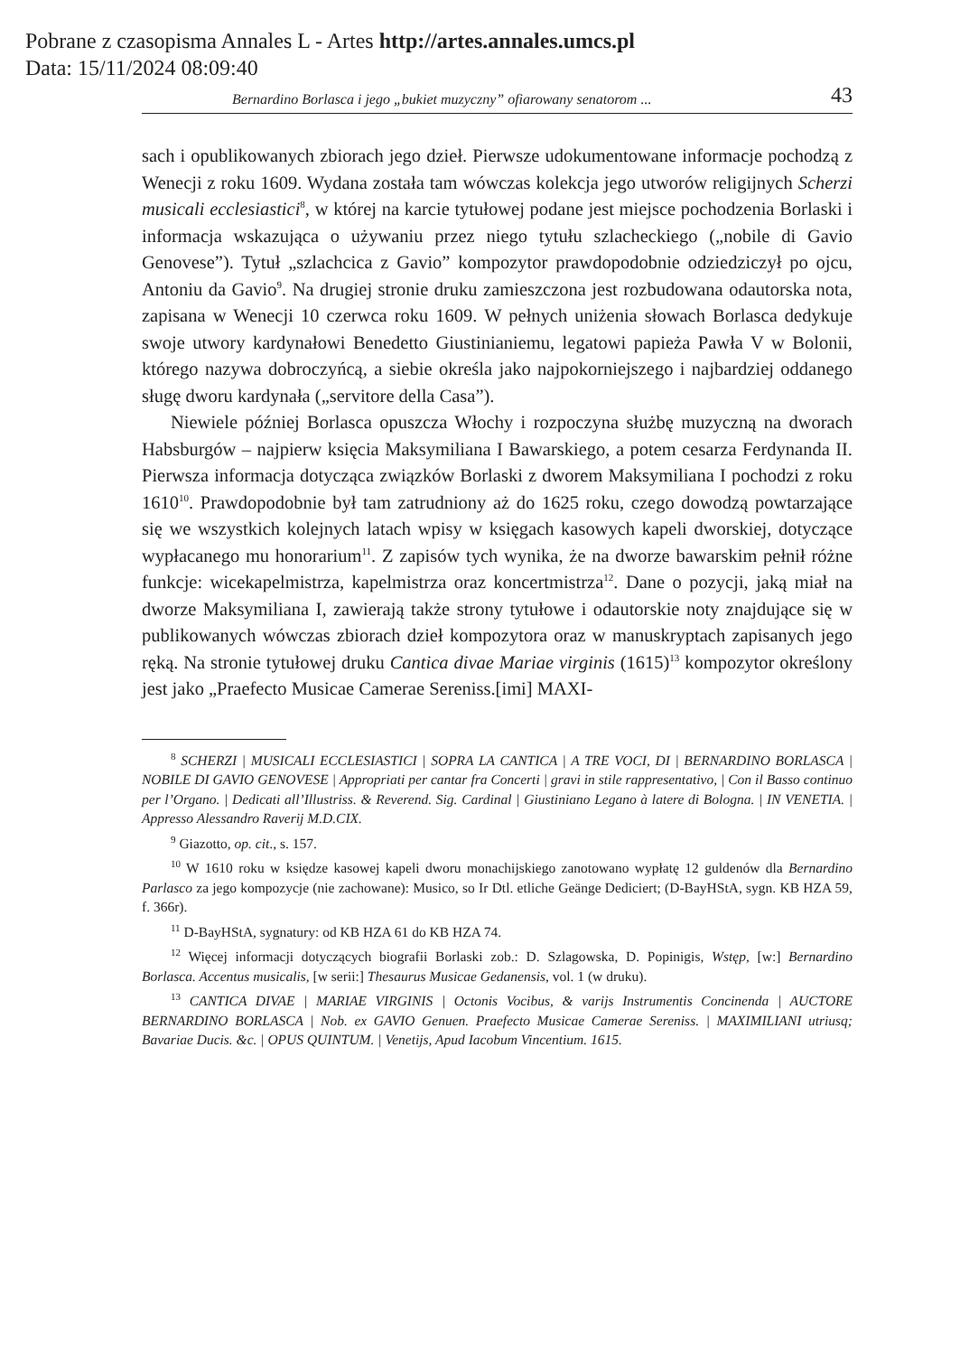Pobrane z czasopisma Annales L - Artes http://artes.annales.umcs.pl
Data: 15/11/2024 08:09:40
Bernardino Borlasca i jego „bukiet muzyczny” ofiarowany senatorom ... 43
sach i opublikowanych zbiorach jego dzieł. Pierwsze udokumentowane informacje pochodzą z Wenecji z roku 1609. Wydana została tam wówczas kolekcja jego utworów religijnych Scherzi musicali ecclesiastici<sup>8</sup>, w której na karcie tytułowej podane jest miejsce pochodzenia Borlaski i informacja wskazująca o używaniu przez niego tytułu szlacheckiego („nobile di Gavio Genovese”). Tytuł „szlachcica z Gavio” kompozytor prawdopodobnie odziedziczył po ojcu, Antoniu da Gavio<sup>9</sup>. Na drugiej stronie druku zamieszczona jest rozbudowana odautorska nota, zapisana w Wenecji 10 czerwca roku 1609. W pełnych uniżenia słowach Borlasca dedykuje swoje utwory kardynałowi Benedetto Giustinianiemu, legatowi papieża Pawła V w Bolonii, którego nazywa dobroczyńcą, a siebie określa jako najpokorniejszego i najbardziej oddanego sługę dworu kardynała („servitore della Casa”).
Niewiele później Borlasca opuszcza Włochy i rozpoczyna służbę muzyczną na dworach Habsburgów – najpierw księcia Maksymiliana I Bawarskiego, a potem cesarza Ferdynanda II. Pierwsza informacja dotycząca związków Borlaski z dworem Maksymiliana I pochodzi z roku 1610<sup>10</sup>. Prawdopodobnie był tam zatrudniony aż do 1625 roku, czego dowodzą powtarzające się we wszystkich kolejnych latach wpisy w księgach kasowych kapeli dworskiej, dotyczące wypłacanego mu honorarium<sup>11</sup>. Z zapisów tych wynika, że na dworze bawarskim pełnił różne funkcje: wicekapelmistrza, kapelmistrza oraz koncertmistrza<sup>12</sup>. Dane o pozycji, jaką miał na dworze Maksymiliana I, zawierają także strony tytułowe i odautorskie noty znajdujące się w publikowanych wówczas zbiorach dzieł kompozytora oraz w manuskryptach zapisanych jego ręką. Na stronie tytułowej druku Cantica divae Mariae virginis (1615)<sup>13</sup> kompozytor określony jest jako „Praefecto Musicae Camerae Sereniss.[imi] MAXI-
<sup>8</sup> SCHERZI | MUSICALI ECCLESIASTICI | SOPRA LA CANTICA | A TRE VOCI, DI | BERNARDINO BORLASCA | NOBILE DI GAVIO GENOVESE | Appropriati per cantar fra Concerti | gravi in stile rappresentativo, | Con il Basso continuo per l’Organo. | Dedicati all’Illustriss. & Reverend. Sig. Cardinal | Giustiniano Legano à latere di Bologna. | IN VENETIA. | Appresso Alessandro Raverij M.D.CIX.
<sup>9</sup> Giazotto, op. cit., s. 157.
<sup>10</sup> W 1610 roku w księdze kasowej kapeli dworu monachijskiego zanotowano wypłatę 12 guldenów dla Bernardino Parlasco za jego kompozycje (nie zachowane): Musico, so Ir Dtl. etliche Geänge Dediciert; (D-BayHStA, sygn. KB HZA 59, f. 366r).
<sup>11</sup> D-BayHStA, sygnatury: od KB HZA 61 do KB HZA 74.
<sup>12</sup> Więcej informacji dotyczących biografii Borlaski zob.: D. Szlagowska, D. Popinigis, Wstęp, [w:] Bernardino Borlasca. Accentus musicalis, [w serii:] Thesaurus Musicae Gedanensis, vol. 1 (w druku).
<sup>13</sup> CANTICA DIVAE | MARIAE VIRGINIS | Octonis Vocibus, & varijs Instrumentis Concinenda | AUCTORE BERNARDINO BORLASCA | Nob. ex GAVIO Genuen. Praefecto Musicae Camerae Sereniss. | MAXIMILIANI utriusq; Bavariae Ducis. &c. | OPUS QUINTUM. | Venetijs, Apud Iacobum Vincentium. 1615.